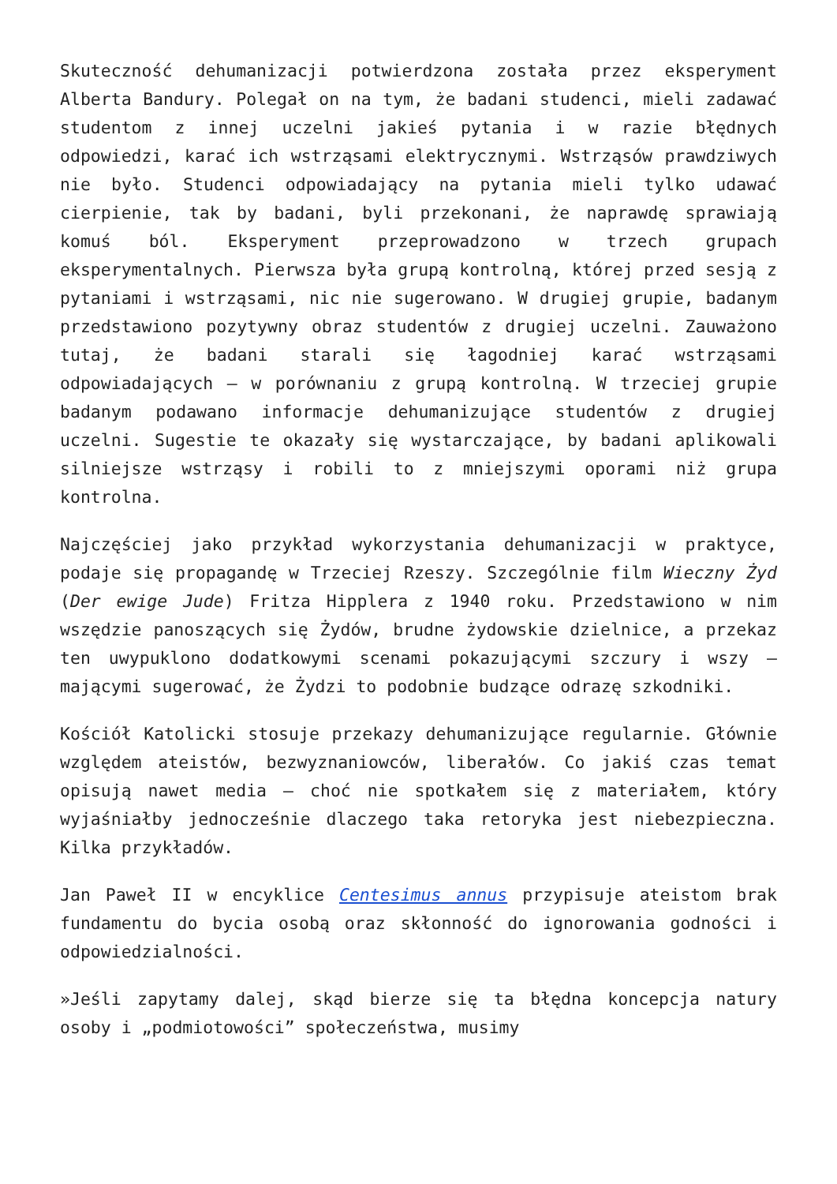Skuteczność dehumanizacji potwierdzona została przez eksperyment Alberta Bandury. Polegał on na tym, że badani studenci, mieli zadawać studentom z innej uczelni jakieś pytania i w razie błędnych odpowiedzi, karać ich wstrząsami elektrycznymi. Wstrząsów prawdziwych nie było. Studenci odpowiadający na pytania mieli tylko udawać cierpienie, tak by badani, byli przekonani, że naprawdę sprawiają komuś ból. Eksperyment przeprowadzono w trzech grupach eksperymentalnych. Pierwsza była grupą kontrolną, której przed sesją z pytaniami i wstrząsami, nic nie sugerowano. W drugiej grupie, badanym przedstawiono pozytywny obraz studentów z drugiej uczelni. Zauważono tutaj, że badani starali się łagodniej karać wstrząsami odpowiadających – w porównaniu z grupą kontrolną. W trzeciej grupie badanym podawano informacje dehumanizujące studentów z drugiej uczelni. Sugestie te okazały się wystarczające, by badani aplikowali silniejsze wstrząsy i robili to z mniejszymi oporami niż grupa kontrolna.
Najczęściej jako przykład wykorzystania dehumanizacji w praktyce, podaje się propagandę w Trzeciej Rzeszy. Szczególnie film Wieczny Żyd (Der ewige Jude) Fritza Hipplera z 1940 roku. Przedstawiono w nim wszędzie panoszących się Żydów, brudne żydowskie dzielnice, a przekaz ten uwypuklono dodatkowymi scenami pokazującymi szczury i wszy – mającymi sugerować, że Żydzi to podobnie budzące odrazę szkodniki.
Kościół Katolicki stosuje przekazy dehumanizujące regularnie. Głównie względem ateistów, bezwyznaniowców, liberałów. Co jakiś czas temat opisują nawet media – choć nie spotkałem się z materiałem, który wyjaśniałby jednocześnie dlaczego taka retoryka jest niebezpieczna. Kilka przykładów.
Jan Paweł II w encyklice Centesimus annus przypisuje ateistom brak fundamentu do bycia osobą oraz skłonność do ignorowania godności i odpowiedzialności.
»Jeśli zapytamy dalej, skąd bierze się ta błędna koncepcja natury osoby i „podmiotowości” społeczeństwa, musimy